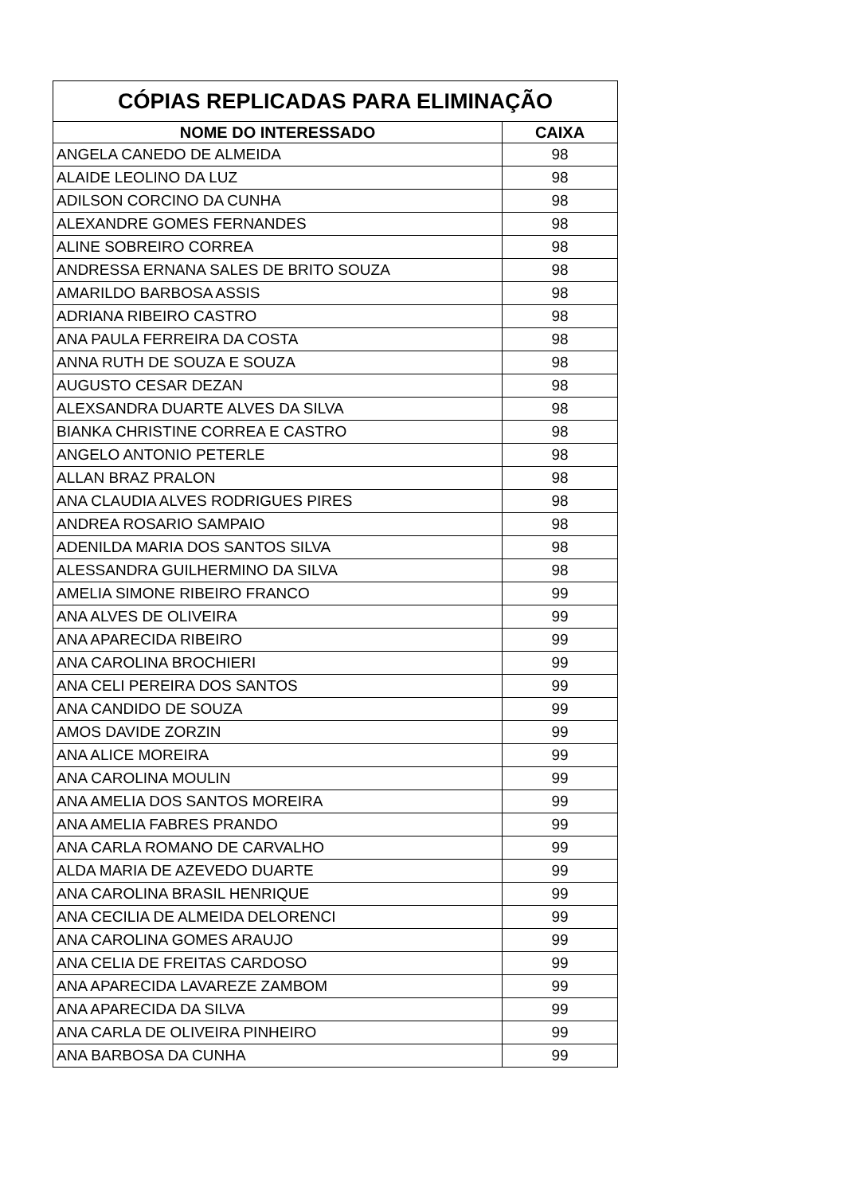| CÓPIAS REPLICADAS PARA ELIMINAÇÃO | |
| --- | --- |
| NOME DO INTERESSADO | CAIXA |
| ANGELA CANEDO DE ALMEIDA | 98 |
| ALAIDE LEOLINO DA LUZ | 98 |
| ADILSON CORCINO DA CUNHA | 98 |
| ALEXANDRE GOMES FERNANDES | 98 |
| ALINE SOBREIRO CORREA | 98 |
| ANDRESSA ERNANA SALES DE BRITO SOUZA | 98 |
| AMARILDO BARBOSA ASSIS | 98 |
| ADRIANA RIBEIRO CASTRO | 98 |
| ANA PAULA FERREIRA DA COSTA | 98 |
| ANNA RUTH DE SOUZA E SOUZA | 98 |
| AUGUSTO CESAR DEZAN | 98 |
| ALEXSANDRA DUARTE ALVES DA SILVA | 98 |
| BIANKA CHRISTINE CORREA E CASTRO | 98 |
| ANGELO ANTONIO PETERLE | 98 |
| ALLAN BRAZ PRALON | 98 |
| ANA CLAUDIA ALVES RODRIGUES PIRES | 98 |
| ANDREA ROSARIO SAMPAIO | 98 |
| ADENILDA MARIA DOS SANTOS SILVA | 98 |
| ALESSANDRA GUILHERMINO DA SILVA | 98 |
| AMELIA SIMONE RIBEIRO FRANCO | 99 |
| ANA ALVES DE OLIVEIRA | 99 |
| ANA APARECIDA RIBEIRO | 99 |
| ANA CAROLINA BROCHIERI | 99 |
| ANA CELI PEREIRA DOS SANTOS | 99 |
| ANA CANDIDO DE SOUZA | 99 |
| AMOS DAVIDE ZORZIN | 99 |
| ANA ALICE MOREIRA | 99 |
| ANA CAROLINA MOULIN | 99 |
| ANA AMELIA DOS SANTOS MOREIRA | 99 |
| ANA AMELIA FABRES PRANDO | 99 |
| ANA CARLA ROMANO DE CARVALHO | 99 |
| ALDA MARIA DE AZEVEDO DUARTE | 99 |
| ANA CAROLINA BRASIL HENRIQUE | 99 |
| ANA CECILIA DE ALMEIDA DELORENCI | 99 |
| ANA CAROLINA GOMES ARAUJO | 99 |
| ANA CELIA DE FREITAS CARDOSO | 99 |
| ANA APARECIDA LAVAREZE ZAMBOM | 99 |
| ANA APARECIDA DA SILVA | 99 |
| ANA CARLA DE OLIVEIRA PINHEIRO | 99 |
| ANA BARBOSA DA CUNHA | 99 |